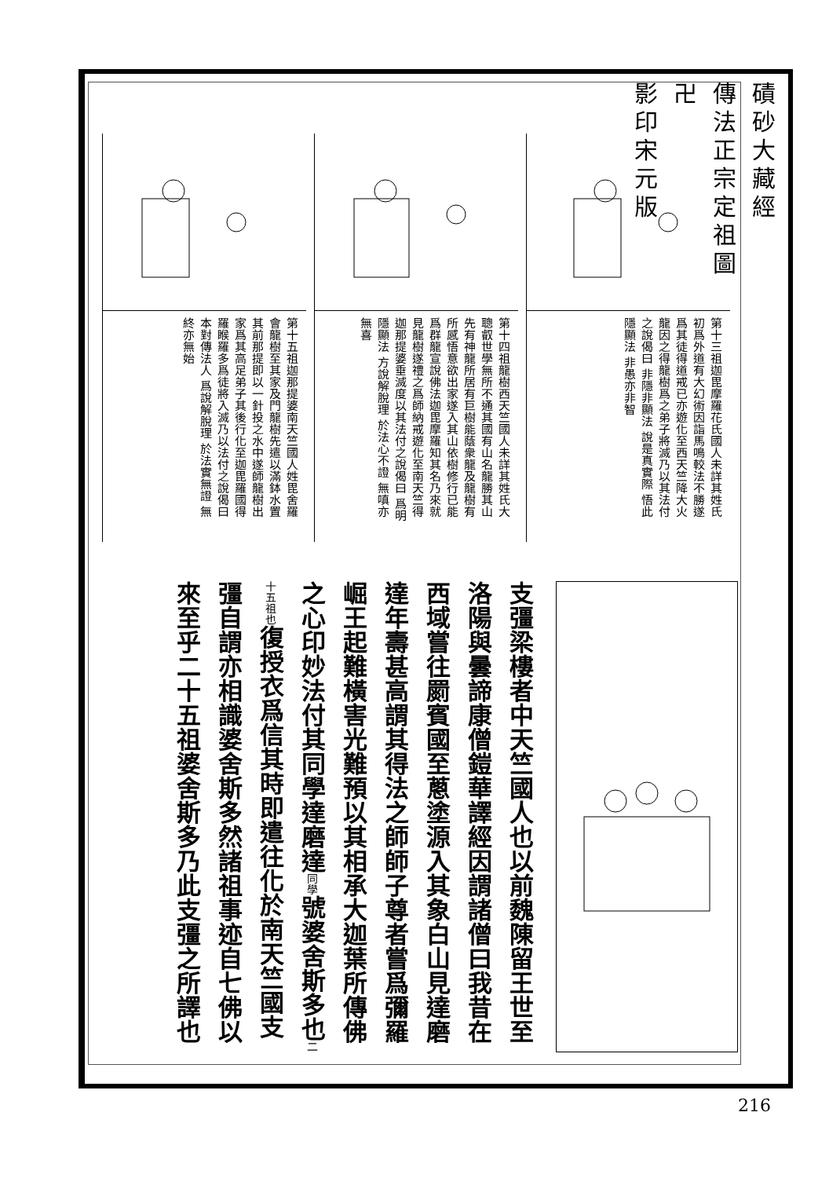磧砂大藏經
傳法正宗定祖圖
卍
影印宋元版
第十三祖迦毘摩羅花氏國人未詳其姓氏初爲外道有大幻術因詣馬鳴較法不勝遂爲其徒得道戒已亦遊化至西天竺降大火龍因之得龍樹爲之弟子將滅乃以其法付之說偈曰 非隱非顯法 說是真實際 悟此隱顯法 非愚亦非智
第十四祖龍樹西天竺國人未詳其姓氏大聰叡世學無所不通其國有山名龍勝其山先有神龍所居有巨樹能蔭衆龍及龍樹有所感悟意欲出家遂入其山依樹修行已能爲群龍宣說佛法迦毘摩羅知其名乃來就見龍樹遂禮之爲師納戒遊化至南天竺得迦那提婆垂滅度以其法付之說偈曰 爲明隱顯法 方說解脫理 於法心不證 無嗔亦無喜
第十五祖迦那提婆南天竺國人姓毘舍羅會龍樹至其家及門龍樹先遣以滿鉢水置其前那提即以一針投之水中遂師龍樹出家爲其高足弟子其後行化至迦毘羅國得羅睺羅多爲徒將入滅乃以法付之說偈曰 本對傳法人 爲說解脫理 於法實無證 無終亦無始
支彊梁樓者中天竺國人也以前魏陳留王世至洛陽與曇諦康僧鎧華譯經因謂諸僧曰我昔在西域嘗往罽賓國至蔥塗源入其象白山見達磨達年壽甚高謂其得法之師師子尊者嘗爲彌羅崛王起難橫害光難預以其相承大迦葉所傳佛之心印妙法付其同學達磨達同學號婆舍斯多也二十五祖也復授衣爲信其時即遣往化於南天竺國支彊自謂亦相識婆舍斯多然諸祖事迹自七佛以來至乎二十五祖婆舍斯多乃此支彊之所譯也
216